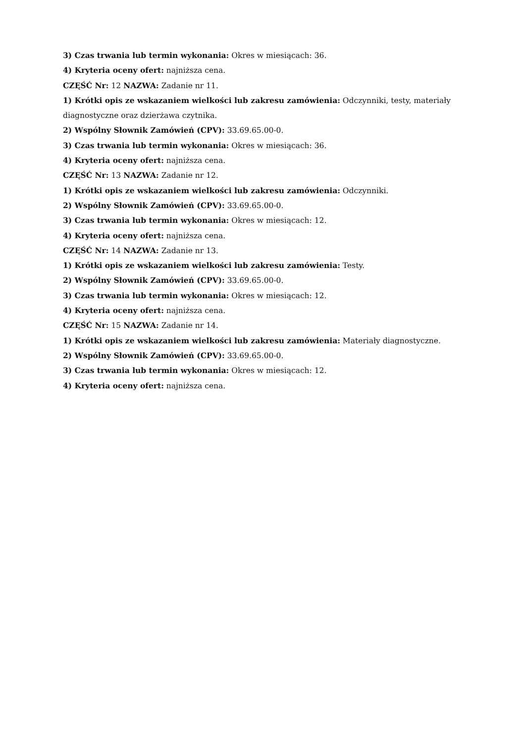3) Czas trwania lub termin wykonania: Okres w miesiącach: 36.
4) Kryteria oceny ofert: najniższa cena.
CZĘŚĆ Nr: 12 NAZWA: Zadanie nr 11.
1) Krótki opis ze wskazaniem wielkości lub zakresu zamówienia: Odczynniki, testy, materiały diagnostyczne oraz dzierżawa czytnika.
2) Wspólny Słownik Zamówień (CPV): 33.69.65.00-0.
3) Czas trwania lub termin wykonania: Okres w miesiącach: 36.
4) Kryteria oceny ofert: najniższa cena.
CZĘŚĆ Nr: 13 NAZWA: Zadanie nr 12.
1) Krótki opis ze wskazaniem wielkości lub zakresu zamówienia: Odczynniki.
2) Wspólny Słownik Zamówień (CPV): 33.69.65.00-0.
3) Czas trwania lub termin wykonania: Okres w miesiącach: 12.
4) Kryteria oceny ofert: najniższa cena.
CZĘŚĆ Nr: 14 NAZWA: Zadanie nr 13.
1) Krótki opis ze wskazaniem wielkości lub zakresu zamówienia: Testy.
2) Wspólny Słownik Zamówień (CPV): 33.69.65.00-0.
3) Czas trwania lub termin wykonania: Okres w miesiącach: 12.
4) Kryteria oceny ofert: najniższa cena.
CZĘŚĆ Nr: 15 NAZWA: Zadanie nr 14.
1) Krótki opis ze wskazaniem wielkości lub zakresu zamówienia: Materiały diagnostyczne.
2) Wspólny Słownik Zamówień (CPV): 33.69.65.00-0.
3) Czas trwania lub termin wykonania: Okres w miesiącach: 12.
4) Kryteria oceny ofert: najniższa cena.